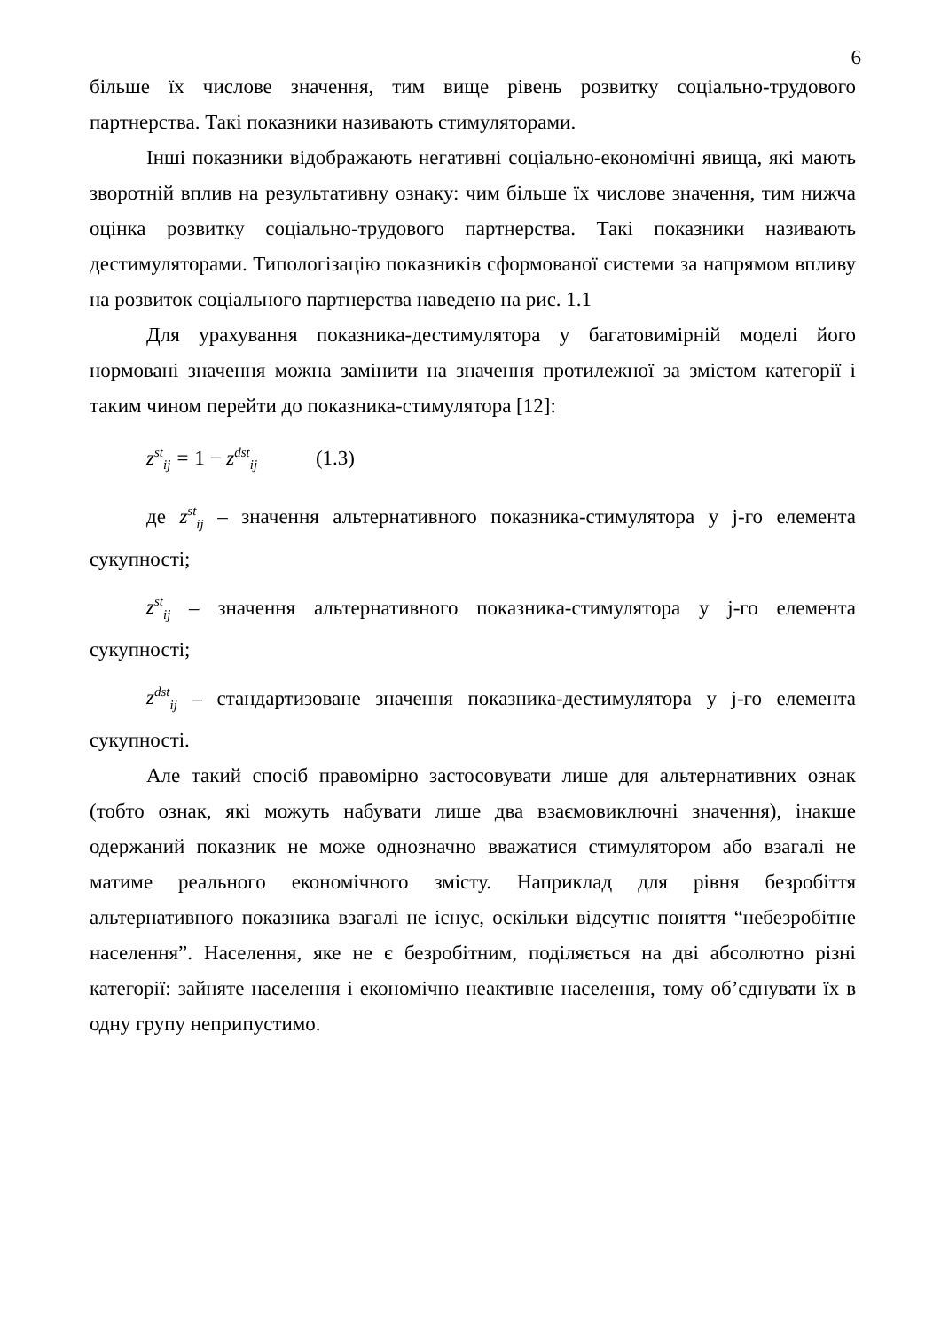6
більше їх числове значення, тим вище рівень розвитку соціально-трудового партнерства. Такі показники називають стимуляторами.
Інші показники відображають негативні соціально-економічні явища, які мають зворотній вплив на результативну ознаку: чим більше їх числове значення, тим нижча оцінка розвитку соціально-трудового партнерства. Такі показники називають дестимуляторами. Типологізацію показників сформованої системи за напрямом впливу на розвиток соціального партнерства наведено на рис. 1.1
Для урахування показника-дестимулятора у багатовимірній моделі його нормовані значення можна замінити на значення протилежної за змістом категорії і таким чином перейти до показника-стимулятора [12]:
z<sup>st</sup><sub>ij</sub> = 1 − z<sup>dst</sup><sub>ij</sub> (1.3)
де z<sup>st</sup><sub>ij</sub> – значення альтернативного показника-стимулятора у j-го елемента сукупності;
z<sup>st</sup><sub>ij</sub> – значення альтернативного показника-стимулятора у j-го елемента сукупності;
z<sup>dst</sup><sub>ij</sub> – стандартизоване значення показника-дестимулятора у j-го елемента сукупності.
Але такий спосіб правомірно застосовувати лише для альтернативних ознак (тобто ознак, які можуть набувати лише два взаємовиключні значення), інакше одержаний показник не може однозначно вважатися стимулятором або взагалі не матиме реального економічного змісту. Наприклад для рівня безробіття альтернативного показника взагалі не існує, оскільки відсутнє поняття “небезробітне населення”. Населення, яке не є безробітним, поділяється на дві абсолютно різні категорії: зайняте населення і економічно неактивне населення, тому об’єднувати їх в одну групу неприпустимо.